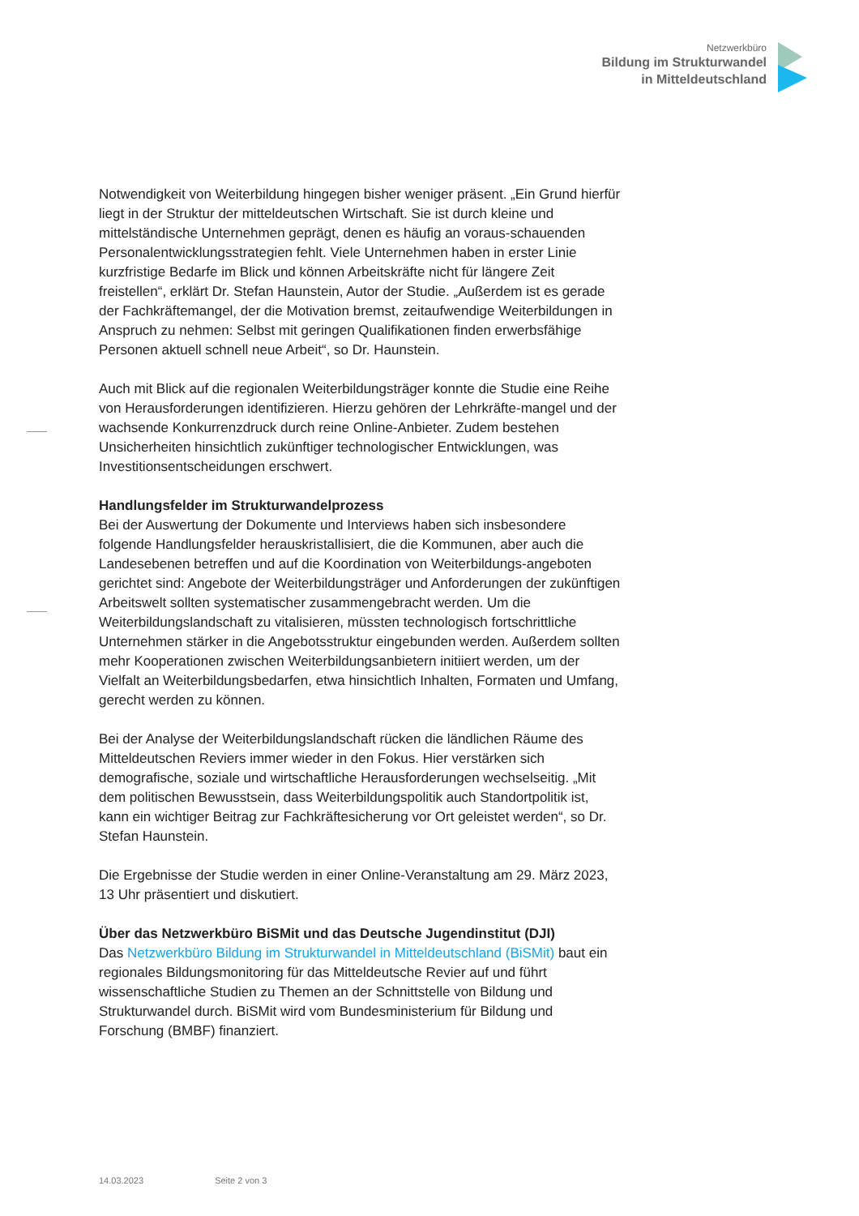Netzwerkbüro
Bildung im Strukturwandel
in Mitteldeutschland
Notwendigkeit von Weiterbildung hingegen bisher weniger präsent. „Ein Grund hierfür liegt in der Struktur der mitteldeutschen Wirtschaft. Sie ist durch kleine und mittelständische Unternehmen geprägt, denen es häufig an voraus-schauenden Personalentwicklungsstrategien fehlt. Viele Unternehmen haben in erster Linie kurzfristige Bedarfe im Blick und können Arbeitskräfte nicht für längere Zeit freistellen“, erklärt Dr. Stefan Haunstein, Autor der Studie. „Außerdem ist es gerade der Fachkräftemangel, der die Motivation bremst, zeitaufwendige Weiterbildungen in Anspruch zu nehmen: Selbst mit geringen Qualifikationen finden erwerbsfähige Personen aktuell schnell neue Arbeit“, so Dr. Haunstein.
Auch mit Blick auf die regionalen Weiterbildungsträger konnte die Studie eine Reihe von Herausforderungen identifizieren. Hierzu gehören der Lehrkräfte-mangel und der wachsende Konkurrenzdruck durch reine Online-Anbieter. Zudem bestehen Unsicherheiten hinsichtlich zukünftiger technologischer Entwicklungen, was Investitionsentscheidungen erschwert.
Handlungsfelder im Strukturwandelprozess
Bei der Auswertung der Dokumente und Interviews haben sich insbesondere folgende Handlungsfelder herauskristallisiert, die die Kommunen, aber auch die Landesebenen betreffen und auf die Koordination von Weiterbildungs-angeboten gerichtet sind: Angebote der Weiterbildungsträger und Anforderungen der zukünftigen Arbeitswelt sollten systematischer zusammengebracht werden. Um die Weiterbildungslandschaft zu vitalisieren, müssten technologisch fortschrittliche Unternehmen stärker in die Angebotsstruktur eingebunden werden. Außerdem sollten mehr Kooperationen zwischen Weiterbildungsanbietern initiiert werden, um der Vielfalt an Weiterbildungsbedarfen, etwa hinsichtlich Inhalten, Formaten und Umfang, gerecht werden zu können.
Bei der Analyse der Weiterbildungslandschaft rücken die ländlichen Räume des Mitteldeutschen Reviers immer wieder in den Fokus. Hier verstärken sich demografische, soziale und wirtschaftliche Herausforderungen wechselseitig. „Mit dem politischen Bewusstsein, dass Weiterbildungspolitik auch Standortpolitik ist, kann ein wichtiger Beitrag zur Fachkräftesicherung vor Ort geleistet werden“, so Dr. Stefan Haunstein.
Die Ergebnisse der Studie werden in einer Online-Veranstaltung am 29. März 2023, 13 Uhr präsentiert und diskutiert.
Über das Netzwerkbüro BiSMit und das Deutsche Jugendinstitut (DJI)
Das Netzwerkbüro Bildung im Strukturwandel in Mitteldeutschland (BiSMit) baut ein regionales Bildungsmonitoring für das Mitteldeutsche Revier auf und führt wissenschaftliche Studien zu Themen an der Schnittstelle von Bildung und Strukturwandel durch. BiSMit wird vom Bundesministerium für Bildung und Forschung (BMBF) finanziert.
14.03.2023 Seite 2 von 3